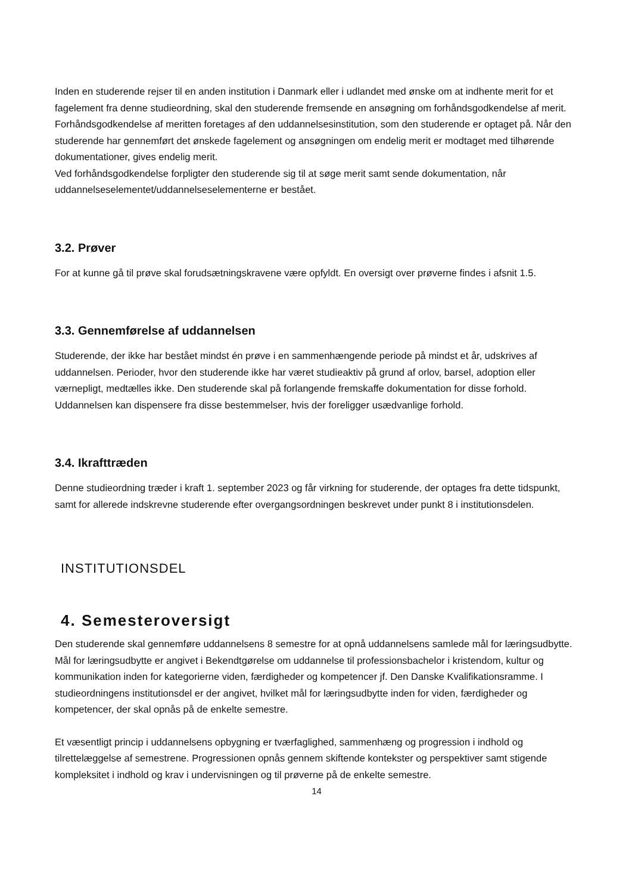Inden en studerende rejser til en anden institution i Danmark eller i udlandet med ønske om at indhente merit for et fagelement fra denne studieordning, skal den studerende fremsende en ansøgning om forhåndsgodkendelse af merit. Forhåndsgodkendelse af meritten foretages af den uddannelsesinstitution, som den studerende er optaget på. Når den studerende har gennemført det ønskede fagelement og ansøgningen om endelig merit er modtaget med tilhørende dokumentationer, gives endelig merit.
Ved forhåndsgodkendelse forpligter den studerende sig til at søge merit samt sende dokumentation, når uddannelseselementet/uddannelseselementerne er bestået.
3.2. Prøver
For at kunne gå til prøve skal forudsætningskravene være opfyldt. En oversigt over prøverne findes i afsnit 1.5.
3.3. Gennemførelse af uddannelsen
Studerende, der ikke har bestået mindst én prøve i en sammenhængende periode på mindst et år, udskrives af uddannelsen. Perioder, hvor den studerende ikke har været studieaktiv på grund af orlov, barsel, adoption eller værnepligt, medtælles ikke. Den studerende skal på forlangende fremskaffe dokumentation for disse forhold.
Uddannelsen kan dispensere fra disse bestemmelser, hvis der foreligger usædvanlige forhold.
3.4. Ikrafttræden
Denne studieordning træder i kraft 1. september 2023 og får virkning for studerende, der optages fra dette tidspunkt, samt for allerede indskrevne studerende efter overgangsordningen beskrevet under punkt 8 i institutionsdelen.
INSTITUTIONSDEL
4. Semesteroversigt
Den studerende skal gennemføre uddannelsens 8 semestre for at opnå uddannelsens samlede mål for læringsudbytte. Mål for læringsudbytte er angivet i Bekendtgørelse om uddannelse til professionsbachelor i kristendom, kultur og kommunikation inden for kategorierne viden, færdigheder og kompetencer jf. Den Danske Kvalifikationsramme. I studieordningens institutionsdel er der angivet, hvilket mål for læringsudbytte inden for viden, færdigheder og kompetencer, der skal opnås på de enkelte semestre.
Et væsentligt princip i uddannelsens opbygning er tværfaglighed, sammenhæng og progression i indhold og tilrettelæggelse af semestrene. Progressionen opnås gennem skiftende kontekster og perspektiver samt stigende kompleksitet i indhold og krav i undervisningen og til prøverne på de enkelte semestre.
14